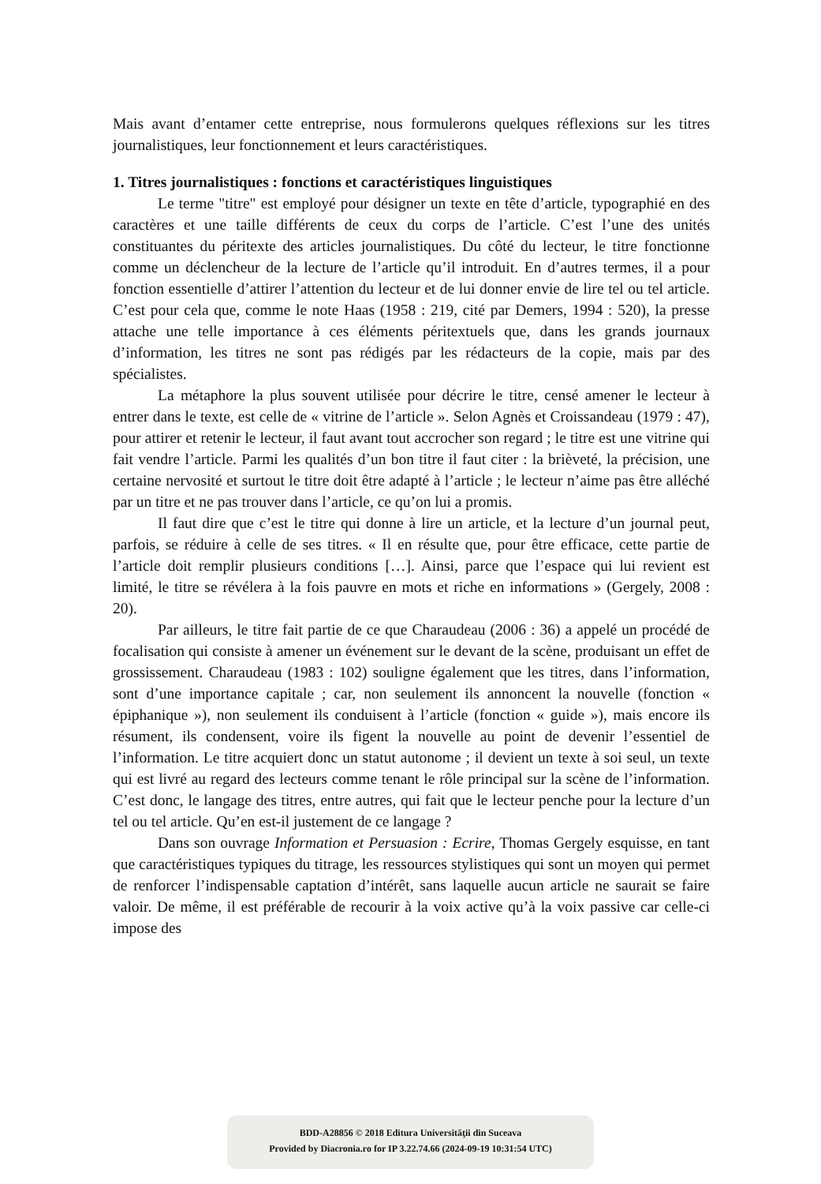Mais avant d’entamer cette entreprise, nous formulerons quelques réflexions sur les titres journalistiques, leur fonctionnement et leurs caractéristiques.
1. Titres journalistiques : fonctions et caractéristiques linguistiques
Le terme "titre" est employé pour désigner un texte en tête d’article, typographié en des caractères et une taille différents de ceux du corps de l’article. C’est l’une des unités constituantes du péritexte des articles journalistiques. Du côté du lecteur, le titre fonctionne comme un déclencheur de la lecture de l’article qu’il introduit. En d’autres termes, il a pour fonction essentielle d’attirer l’attention du lecteur et de lui donner envie de lire tel ou tel article. C’est pour cela que, comme le note Haas (1958 : 219, cité par Demers, 1994 : 520), la presse attache une telle importance à ces éléments péritextuels que, dans les grands journaux d’information, les titres ne sont pas rédigés par les rédacteurs de la copie, mais par des spécialistes.
La métaphore la plus souvent utilisée pour décrire le titre, censé amener le lecteur à entrer dans le texte, est celle de « vitrine de l’article ». Selon Agnès et Croissandeau (1979 : 47), pour attirer et retenir le lecteur, il faut avant tout accrocher son regard ; le titre est une vitrine qui fait vendre l’article. Parmi les qualités d’un bon titre il faut citer : la brièveté, la précision, une certaine nervosité et surtout le titre doit être adapté à l’article ; le lecteur n’aime pas être alléché par un titre et ne pas trouver dans l’article, ce qu’on lui a promis.
Il faut dire que c’est le titre qui donne à lire un article, et la lecture d’un journal peut, parfois, se réduire à celle de ses titres. « Il en résulte que, pour être efficace, cette partie de l’article doit remplir plusieurs conditions […]. Ainsi, parce que l’espace qui lui revient est limité, le titre se révélera à la fois pauvre en mots et riche en informations » (Gergely, 2008 : 20).
Par ailleurs, le titre fait partie de ce que Charaudeau (2006 : 36) a appelé un procédé de focalisation qui consiste à amener un événement sur le devant de la scène, produisant un effet de grossissement. Charaudeau (1983 : 102) souligne également que les titres, dans l’information, sont d’une importance capitale ; car, non seulement ils annoncent la nouvelle (fonction « épiphanique »), non seulement ils conduisent à l’article (fonction « guide »), mais encore ils résument, ils condensent, voire ils figent la nouvelle au point de devenir l’essentiel de l’information. Le titre acquiert donc un statut autonome ; il devient un texte à soi seul, un texte qui est livré au regard des lecteurs comme tenant le rôle principal sur la scène de l’information. C’est donc, le langage des titres, entre autres, qui fait que le lecteur penche pour la lecture d’un tel ou tel article. Qu’en est-il justement de ce langage ?
Dans son ouvrage Information et Persuasion : Ecrire, Thomas Gergely esquisse, en tant que caractéristiques typiques du titrage, les ressources stylistiques qui sont un moyen qui permet de renforcer l’indispensable captation d’intérêt, sans laquelle aucun article ne saurait se faire valoir. De même, il est préférable de recourir à la voix active qu’à la voix passive car celle-ci impose des
BDD-A28856 © 2018 Editura Universităţii din Suceava
Provided by Diacronia.ro for IP 3.22.74.66 (2024-09-19 10:31:54 UTC)